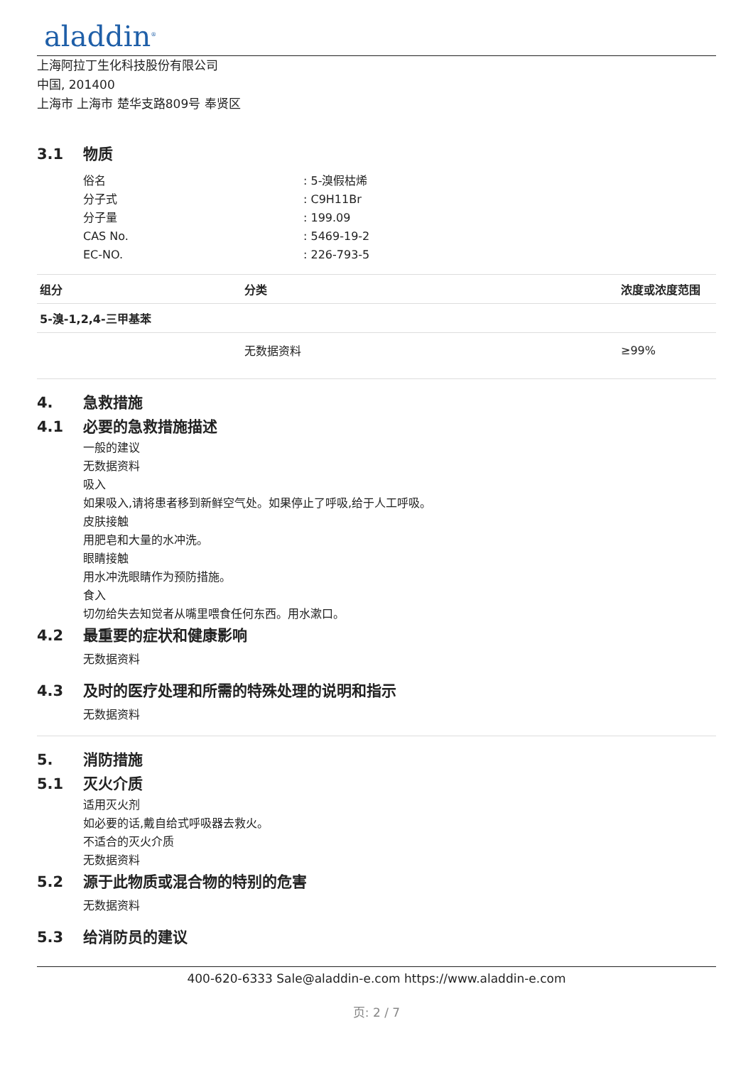aladdin<sup>®</sup>
上海阿拉丁生化科技股份有限公司
中国, 201400
上海市 上海市 楚华支路809号 奉贤区
3.1 物质
俗名: 5-溴假枯烯
分子式: C9H11Br
分子量: 199.09
CAS No.: 5469-19-2
EC-NO.: 226-793-5
| 组分 | 分类 | 浓度或浓度范围 |
| --- | --- | --- |
| 5-溴-1,2,4-三甲基苯 | | |
| | 无数据资料 | ≥99% |
4. 急救措施
4.1 必要的急救措施描述
一般的建议
无数据资料
吸入
如果吸入,请将患者移到新鲜空气处。如果停止了呼吸,给于人工呼吸。
皮肤接触
用肥皂和大量的水冲洗。
眼睛接触
用水冲洗眼睛作为预防措施。
食入
切勿给失去知觉者从嘴里喂食任何东西。用水漱口。
4.2 最重要的症状和健康影响
无数据资料
4.3 及时的医疗处理和所需的特殊处理的说明和指示
无数据资料
5. 消防措施
5.1 灭火介质
适用灭火剂
如必要的话,戴自给式呼吸器去救火。
不适合的灭火介质
无数据资料
5.2 源于此物质或混合物的特别的危害
无数据资料
5.3 给消防员的建议
400-620-6333 Sale@aladdin-e.com https://www.aladdin-e.com
页: 2 / 7